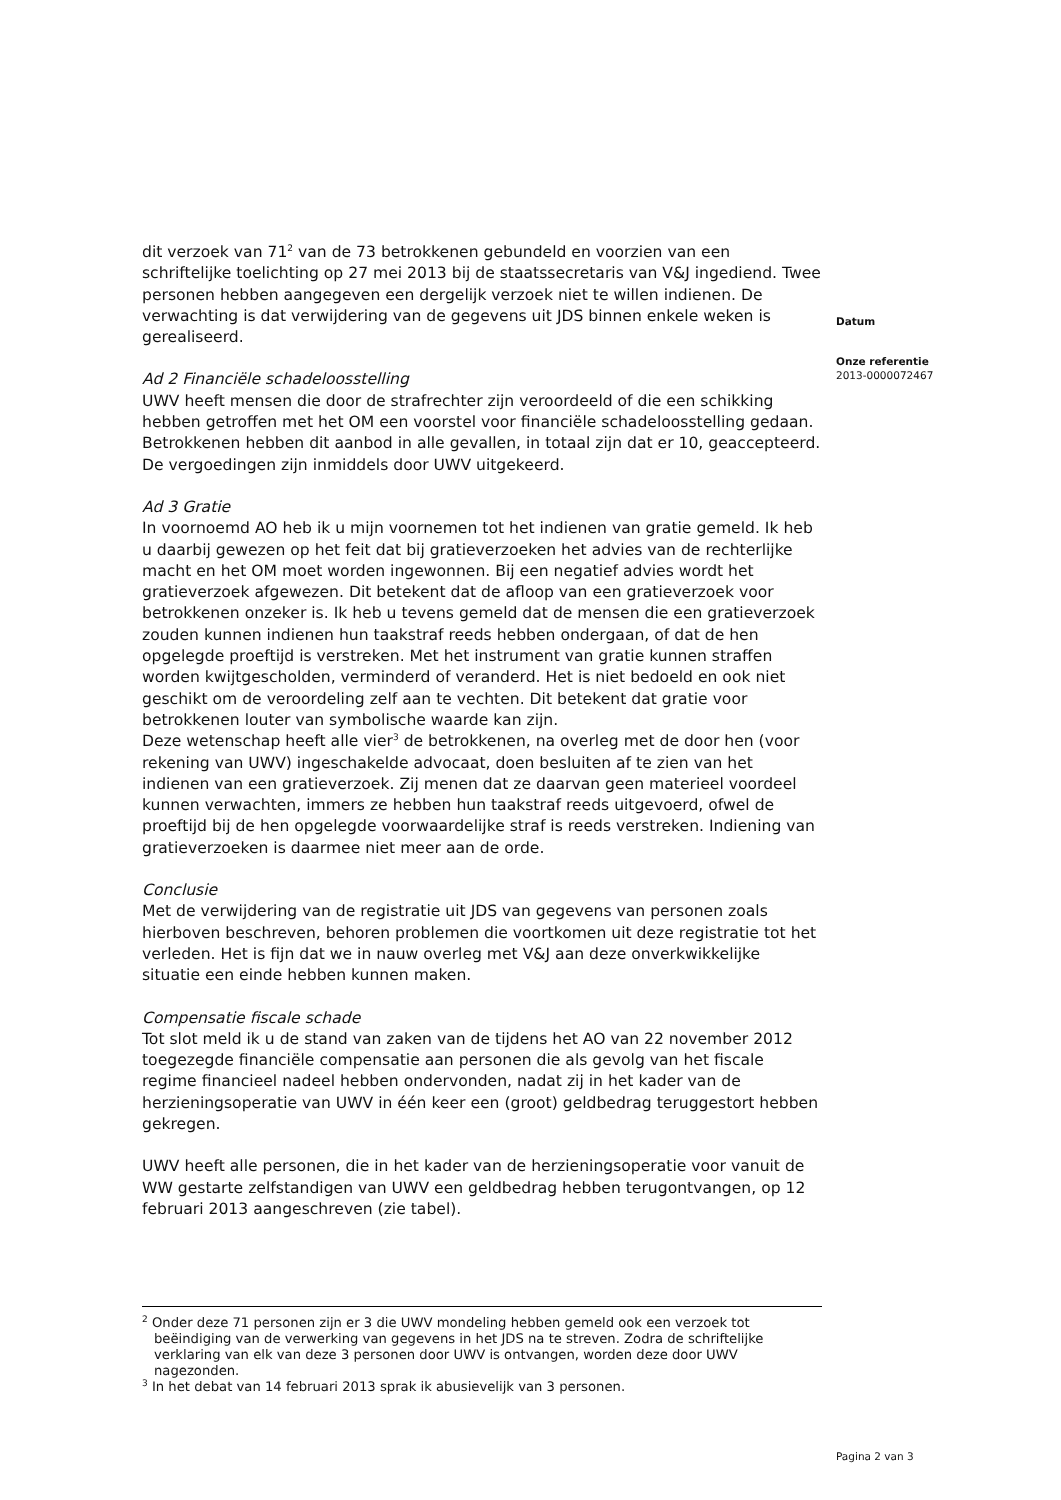dit verzoek van 71<sup>2</sup> van de 73 betrokkenen gebundeld en voorzien van een schriftelijke toelichting op 27 mei 2013 bij de staatssecretaris van V&J ingediend. Twee personen hebben aangegeven een dergelijk verzoek niet te willen indienen. De verwachting is dat verwijdering van de gegevens uit JDS binnen enkele weken is gerealiseerd.
Ad 2 Financiële schadeloosstelling
UWV heeft mensen die door de strafrechter zijn veroordeeld of die een schikking hebben getroffen met het OM een voorstel voor financiële schadeloosstelling gedaan. Betrokkenen hebben dit aanbod in alle gevallen, in totaal zijn dat er 10, geaccepteerd. De vergoedingen zijn inmiddels door UWV uitgekeerd.
Ad 3 Gratie
In voornoemd AO heb ik u mijn voornemen tot het indienen van gratie gemeld. Ik heb u daarbij gewezen op het feit dat bij gratieverzoeken het advies van de rechterlijke macht en het OM moet worden ingewonnen. Bij een negatief advies wordt het gratieverzoek afgewezen. Dit betekent dat de afloop van een gratieverzoek voor betrokkenen onzeker is. Ik heb u tevens gemeld dat de mensen die een gratieverzoek zouden kunnen indienen hun taakstraf reeds hebben ondergaan, of dat de hen opgelegde proeftijd is verstreken. Met het instrument van gratie kunnen straffen worden kwijtgescholden, verminderd of veranderd. Het is niet bedoeld en ook niet geschikt om de veroordeling zelf aan te vechten. Dit betekent dat gratie voor betrokkenen louter van symbolische waarde kan zijn.
Deze wetenschap heeft alle vier<sup>3</sup> de betrokkenen, na overleg met de door hen (voor rekening van UWV) ingeschakelde advocaat, doen besluiten af te zien van het indienen van een gratieverzoek. Zij menen dat ze daarvan geen materieel voordeel kunnen verwachten, immers ze hebben hun taakstraf reeds uitgevoerd, ofwel de proeftijd bij de hen opgelegde voorwaardelijke straf is reeds verstreken. Indiening van gratieverzoeken is daarmee niet meer aan de orde.
Conclusie
Met de verwijdering van de registratie uit JDS van gegevens van personen zoals hierboven beschreven, behoren problemen die voortkomen uit deze registratie tot het verleden. Het is fijn dat we in nauw overleg met V&J aan deze onverkwikkelijke situatie een einde hebben kunnen maken.
Compensatie fiscale schade
Tot slot meld ik u de stand van zaken van de tijdens het AO van 22 november 2012 toegezegde financiële compensatie aan personen die als gevolg van het fiscale regime financieel nadeel hebben ondervonden, nadat zij in het kader van de herzieningsoperatie van UWV in één keer een (groot) geldbedrag teruggestort hebben gekregen.
UWV heeft alle personen, die in het kader van de herzieningsoperatie voor vanuit de WW gestarte zelfstandigen van UWV een geldbedrag hebben terugontvangen, op 12 februari 2013 aangeschreven (zie tabel).
Datum
Onze referentie
2013-0000072467
<sup>2</sup> Onder deze 71 personen zijn er 3 die UWV mondeling hebben gemeld ook een verzoek tot beëindiging van de verwerking van gegevens in het JDS na te streven. Zodra de schriftelijke verklaring van elk van deze 3 personen door UWV is ontvangen, worden deze door UWV nagezonden.
<sup>3</sup> In het debat van 14 februari 2013 sprak ik abusievelijk van 3 personen.
Pagina 2 van 3